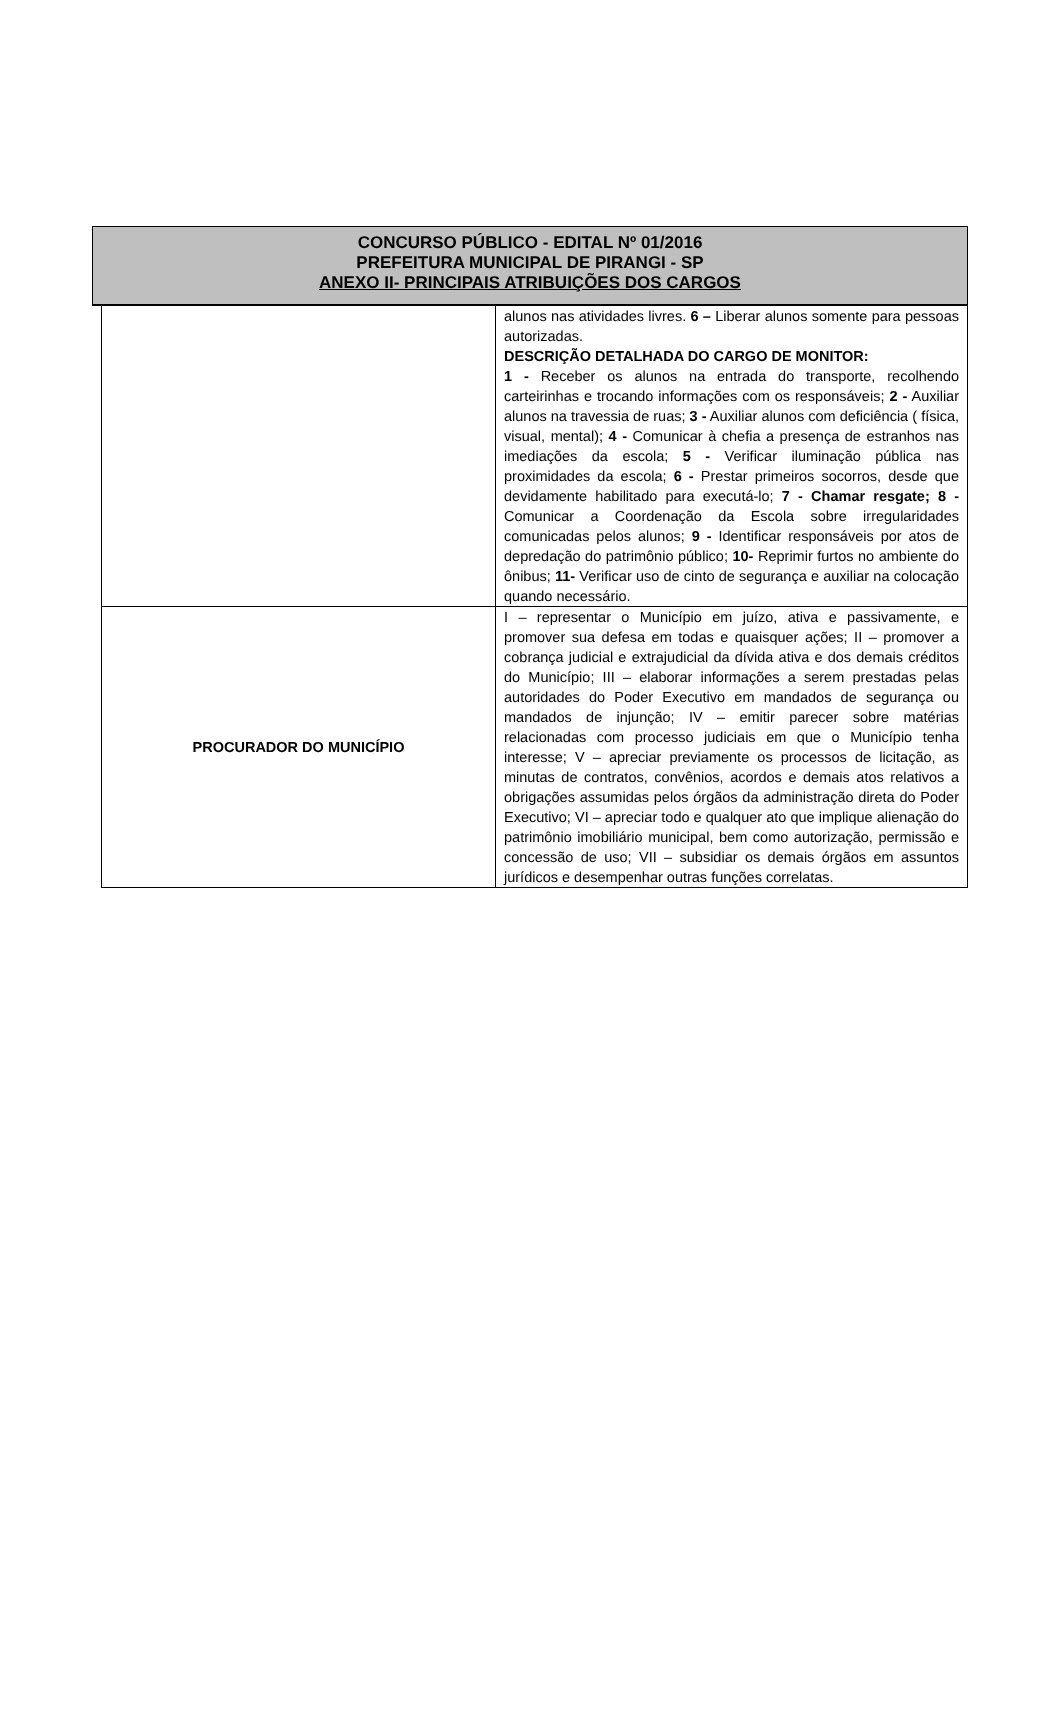CONCURSO PÚBLICO - EDITAL Nº 01/2016
PREFEITURA MUNICIPAL DE PIRANGI - SP
ANEXO II- PRINCIPAIS ATRIBUIÇÕES DOS CARGOS
| | alunos nas atividades livres. 6 – Liberar alunos somente para pessoas autorizadas. DESCRIÇÃO DETALHADA DO CARGO DE MONITOR: 1 - Receber os alunos na entrada do transporte, recolhendo carteirinhas e trocando informações com os responsáveis; 2 - Auxiliar alunos na travessia de ruas; 3 - Auxiliar alunos com deficiência ( física, visual, mental); 4 - Comunicar à chefia a presença de estranhos nas imediações da escola; 5 - Verificar iluminação pública nas proximidades da escola; 6 - Prestar primeiros socorros, desde que devidamente habilitado para executá-lo; 7 - Chamar resgate; 8 - Comunicar a Coordenação da Escola sobre irregularidades comunicadas pelos alunos; 9 - Identificar responsáveis por atos de depredação do patrimônio público; 10- Reprimir furtos no ambiente do ônibus; 11- Verificar uso de cinto de segurança e auxiliar na colocação quando necessário. |
| PROCURADOR DO MUNICÍPIO | I – representar o Município em juízo, ativa e passivamente, e promover sua defesa em todas e quaisquer ações; II – promover a cobrança judicial e extrajudicial da dívida ativa e dos demais créditos do Município; III – elaborar informações a serem prestadas pelas autoridades do Poder Executivo em mandados de segurança ou mandados de injunção; IV – emitir parecer sobre matérias relacionadas com processo judiciais em que o Município tenha interesse; V – apreciar previamente os processos de licitação, as minutas de contratos, convênios, acordos e demais atos relativos a obrigações assumidas pelos órgãos da administração direta do Poder Executivo; VI – apreciar todo e qualquer ato que implique alienação do patrimônio imobiliário municipal, bem como autorização, permissão e concessão de uso; VII – subsidiar os demais órgãos em assuntos jurídicos e desempenhar outras funções correlatas. |